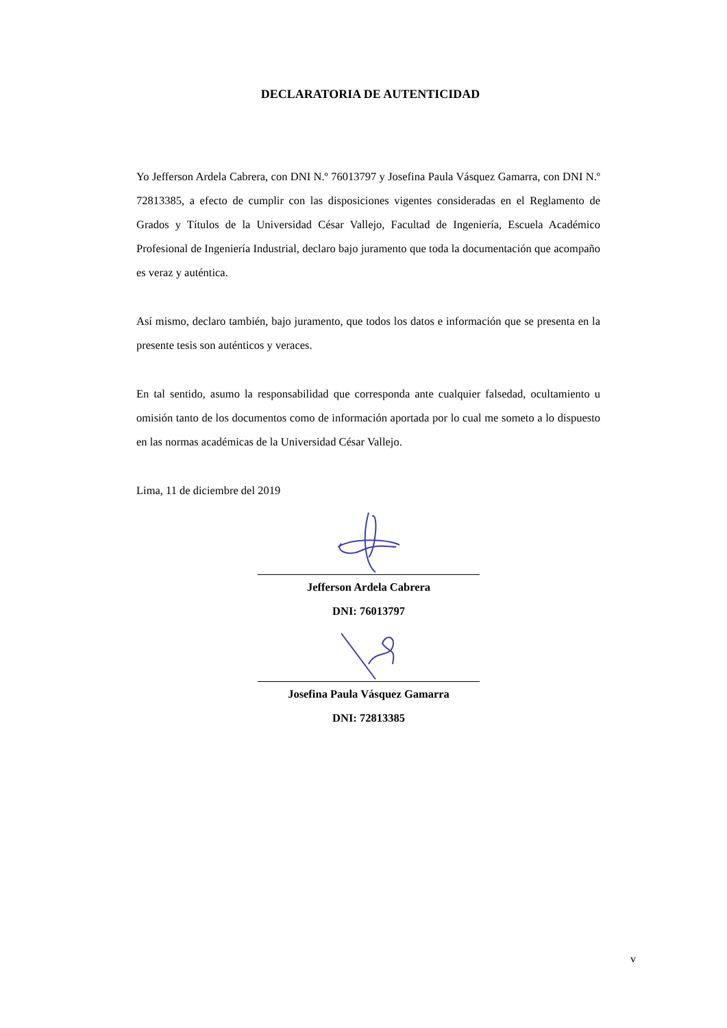DECLARATORIA DE AUTENTICIDAD
Yo Jefferson Ardela Cabrera, con DNI N.º 76013797 y Josefina Paula Vásquez Gamarra, con DNI N.º 72813385, a efecto de cumplir con las disposiciones vigentes consideradas en el Reglamento de Grados y Títulos de la Universidad César Vallejo, Facultad de Ingeniería, Escuela Académico Profesional de Ingeniería Industrial, declaro bajo juramento que toda la documentación que acompaño es veraz y auténtica.
Así mismo, declaro también, bajo juramento, que todos los datos e información que se presenta en la presente tesis son auténticos y veraces.
En tal sentido, asumo la responsabilidad que corresponda ante cualquier falsedad, ocultamiento u omisión tanto de los documentos como de información aportada por lo cual me someto a lo dispuesto en las normas académicas de la Universidad César Vallejo.
Lima, 11 de diciembre del 2019
Jefferson Ardela Cabrera
DNI: 76013797
Josefina Paula Vásquez Gamarra
DNI: 72813385
v